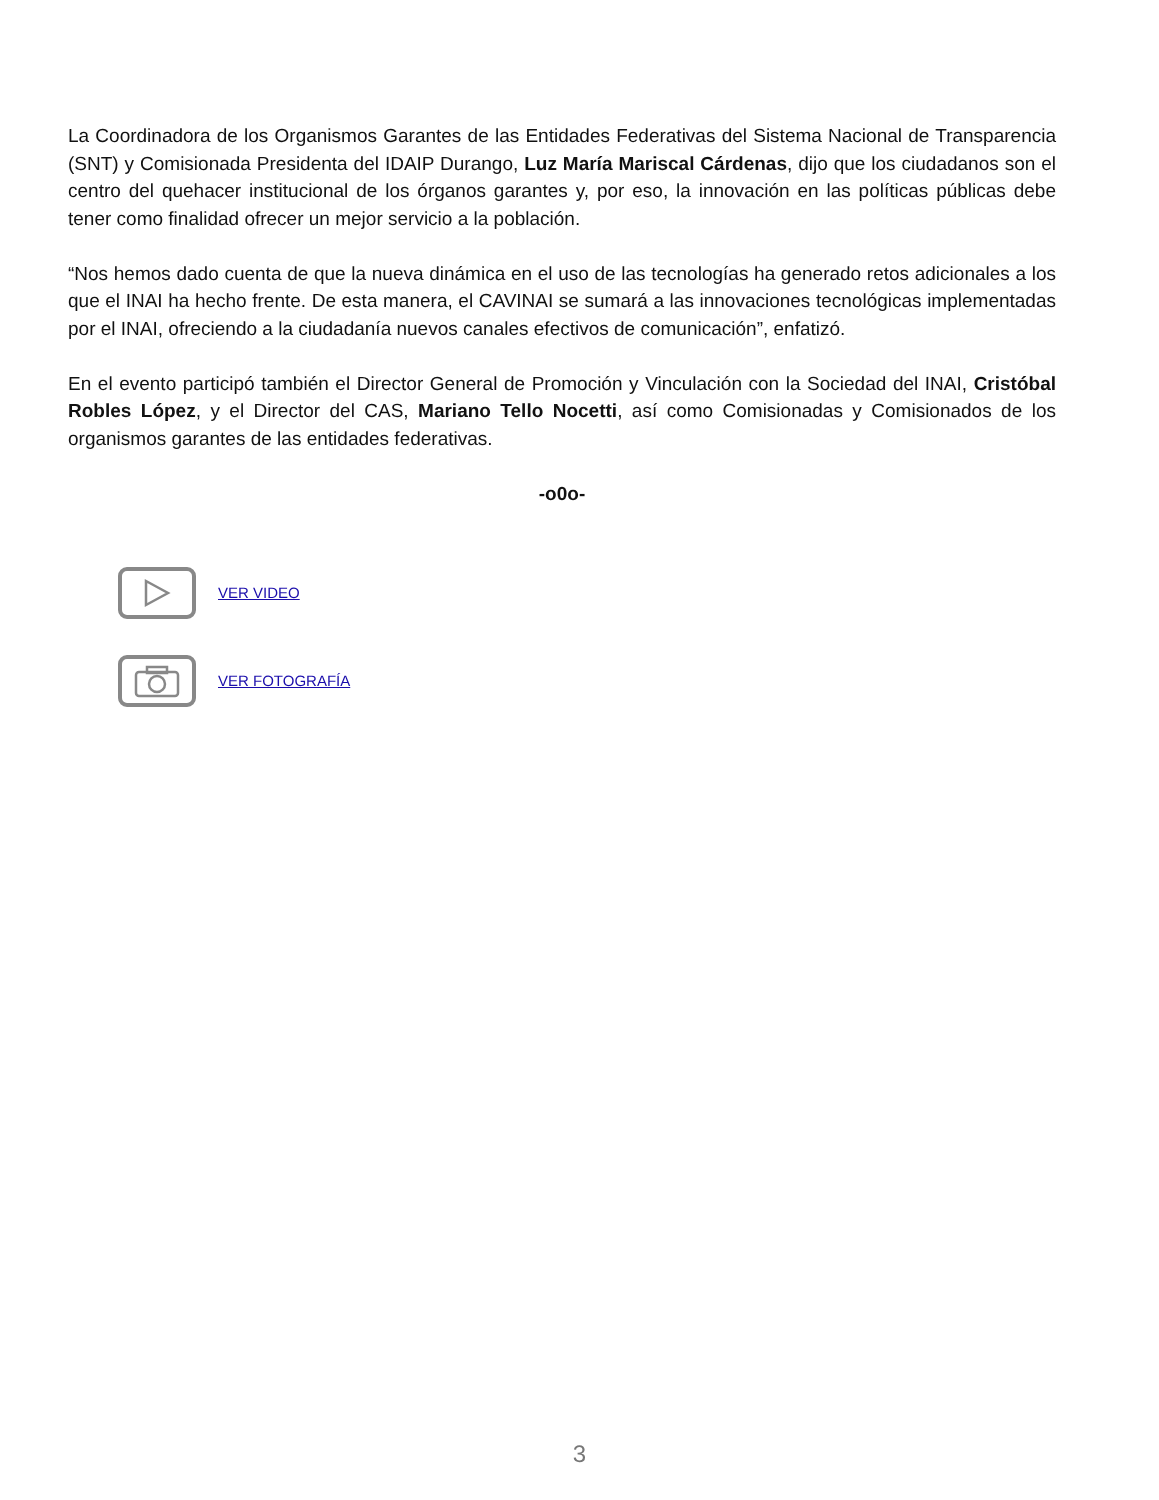La Coordinadora de los Organismos Garantes de las Entidades Federativas del Sistema Nacional de Transparencia (SNT) y Comisionada Presidenta del IDAIP Durango, Luz María Mariscal Cárdenas, dijo que los ciudadanos son el centro del quehacer institucional de los órganos garantes y, por eso, la innovación en las políticas públicas debe tener como finalidad ofrecer un mejor servicio a la población.
“Nos hemos dado cuenta de que la nueva dinámica en el uso de las tecnologías ha generado retos adicionales a los que el INAI ha hecho frente. De esta manera, el CAVINAI se sumará a las innovaciones tecnológicas implementadas por el INAI, ofreciendo a la ciudadanía nuevos canales efectivos de comunicación”, enfatizó.
En el evento participó también el Director General de Promoción y Vinculación con la Sociedad del INAI, Cristóbal Robles López, y el Director del CAS, Mariano Tello Nocetti, así como Comisionadas y Comisionados de los organismos garantes de las entidades federativas.
-o0o-
VER VIDEO
VER FOTOGRAFÍA
3